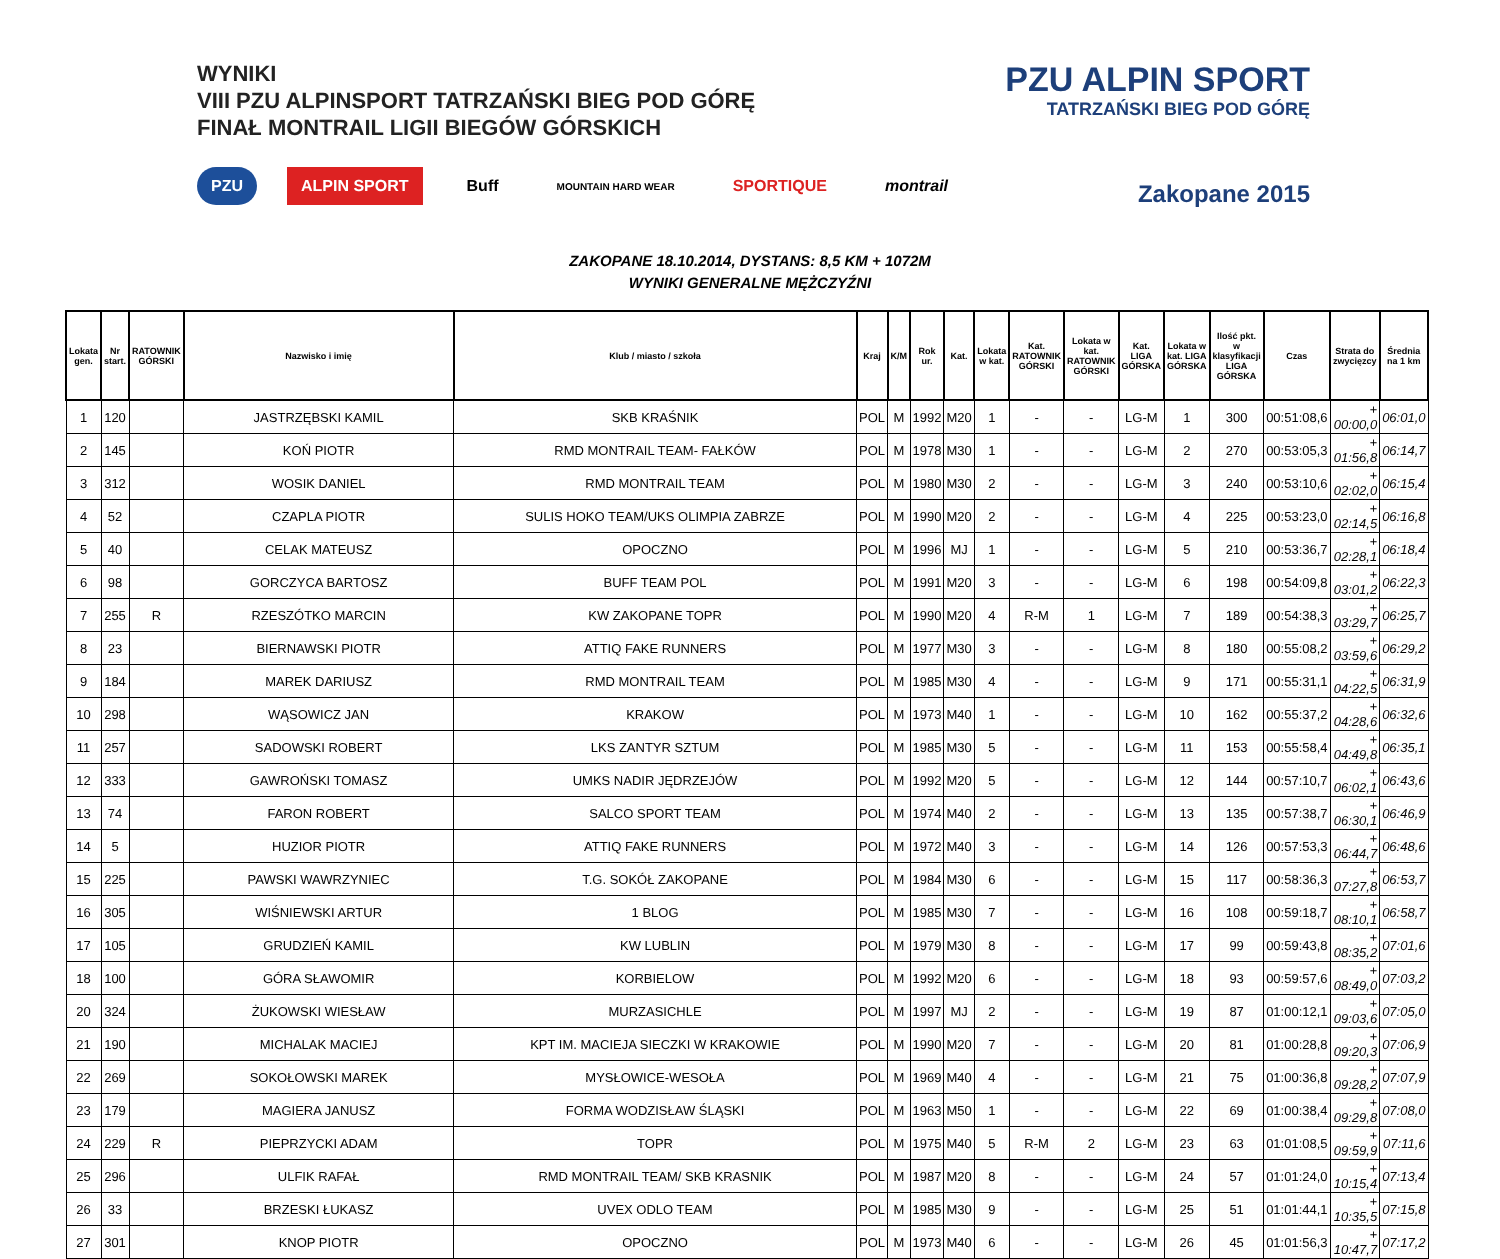WYNIKI
VIII PZU ALPINSPORT TATRZAŃSKI BIEG POD GÓRĘ
FINAŁ MONTRAIL LIGII BIEGÓW GÓRSKICH
PZU ALPIN SPORT Buff MOUNTAIN HARD WEAR SPORTIQUE montrail
PZU ALPIN SPORT
TATRZAŃSKI BIEG POD GÓRĘ
Zakopane 2015
ZAKOPANE 18.10.2014, DYSTANS: 8,5 KM + 1072M
WYNIKI GENERALNE MĘŻCZYŹNI
| Lokata gen. | Nr start. | RATOWNIK GÓRSKI | Nazwisko i imię | Klub / miasto / szkoła | Kraj | K/M | Rok ur. | Kat. | Lokata w kat. | Kat. RATOWNIK GÓRSKI | Lokata w kat. RATOWNIK GÓRSKI | Kat. LIGA GÓRSKA | Lokata w kat. LIGA GÓRSKA | Ilość pkt. w klasyfikacji LIGA GÓRSKA | Czas | Strata do zwycięzcy | Średnia na 1 km |
| --- | --- | --- | --- | --- | --- | --- | --- | --- | --- | --- | --- | --- | --- | --- | --- | --- | --- |
| 1 | 120 | | JASTRZĘBSKI KAMIL | SKB KRAŚNIK | POL | M | 1992 | M20 | 1 | - | - | LG-M | 1 | 300 | 00:51:08,6 | + 00:00,0 | 06:01,0 |
| 2 | 145 | | KOŃ PIOTR | RMD MONTRAIL TEAM- FAŁKÓW | POL | M | 1978 | M30 | 1 | - | - | LG-M | 2 | 270 | 00:53:05,3 | + 01:56,8 | 06:14,7 |
| 3 | 312 | | WOSIK DANIEL | RMD MONTRAIL TEAM | POL | M | 1980 | M30 | 2 | - | - | LG-M | 3 | 240 | 00:53:10,6 | + 02:02,0 | 06:15,4 |
| 4 | 52 | | CZAPLA PIOTR | SULIS HOKO TEAM/UKS OLIMPIA ZABRZE | POL | M | 1990 | M20 | 2 | - | - | LG-M | 4 | 225 | 00:53:23,0 | + 02:14,5 | 06:16,8 |
| 5 | 40 | | CELAK MATEUSZ | OPOCZNO | POL | M | 1996 | MJ | 1 | - | - | LG-M | 5 | 210 | 00:53:36,7 | + 02:28,1 | 06:18,4 |
| 6 | 98 | | GORCZYCA BARTOSZ | BUFF TEAM POL | POL | M | 1991 | M20 | 3 | - | - | LG-M | 6 | 198 | 00:54:09,8 | + 03:01,2 | 06:22,3 |
| 7 | 255 | R | RZESZÓTKO MARCIN | KW ZAKOPANE TOPR | POL | M | 1990 | M20 | 4 | R-M | 1 | LG-M | 7 | 189 | 00:54:38,3 | + 03:29,7 | 06:25,7 |
| 8 | 23 | | BIERNAWSKI PIOTR | ATTIQ FAKE RUNNERS | POL | M | 1977 | M30 | 3 | - | - | LG-M | 8 | 180 | 00:55:08,2 | + 03:59,6 | 06:29,2 |
| 9 | 184 | | MAREK DARIUSZ | RMD MONTRAIL TEAM | POL | M | 1985 | M30 | 4 | - | - | LG-M | 9 | 171 | 00:55:31,1 | + 04:22,5 | 06:31,9 |
| 10 | 298 | | WĄSOWICZ JAN | KRAKOW | POL | M | 1973 | M40 | 1 | - | - | LG-M | 10 | 162 | 00:55:37,2 | + 04:28,6 | 06:32,6 |
| 11 | 257 | | SADOWSKI ROBERT | LKS ZANTYR SZTUM | POL | M | 1985 | M30 | 5 | - | - | LG-M | 11 | 153 | 00:55:58,4 | + 04:49,8 | 06:35,1 |
| 12 | 333 | | GAWROŃSKI TOMASZ | UMKS NADIR JĘDRZEJÓW | POL | M | 1992 | M20 | 5 | - | - | LG-M | 12 | 144 | 00:57:10,7 | + 06:02,1 | 06:43,6 |
| 13 | 74 | | FARON ROBERT | SALCO SPORT TEAM | POL | M | 1974 | M40 | 2 | - | - | LG-M | 13 | 135 | 00:57:38,7 | + 06:30,1 | 06:46,9 |
| 14 | 5 | | HUZIOR PIOTR | ATTIQ FAKE RUNNERS | POL | M | 1972 | M40 | 3 | - | - | LG-M | 14 | 126 | 00:57:53,3 | + 06:44,7 | 06:48,6 |
| 15 | 225 | | PAWSKI WAWRZYNIEC | T.G. SOKÓŁ ZAKOPANE | POL | M | 1984 | M30 | 6 | - | - | LG-M | 15 | 117 | 00:58:36,3 | + 07:27,8 | 06:53,7 |
| 16 | 305 | | WIŚNIEWSKI ARTUR | 1 BLOG | POL | M | 1985 | M30 | 7 | - | - | LG-M | 16 | 108 | 00:59:18,7 | + 08:10,1 | 06:58,7 |
| 17 | 105 | | GRUDZIEŃ KAMIL | KW LUBLIN | POL | M | 1979 | M30 | 8 | - | - | LG-M | 17 | 99 | 00:59:43,8 | + 08:35,2 | 07:01,6 |
| 18 | 100 | | GÓRA SŁAWOMIR | KORBIELOW | POL | M | 1992 | M20 | 6 | - | - | LG-M | 18 | 93 | 00:59:57,6 | + 08:49,0 | 07:03,2 |
| 20 | 324 | | ŻUKOWSKI WIESŁAW | MURZASICHLE | POL | M | 1997 | MJ | 2 | - | - | LG-M | 19 | 87 | 01:00:12,1 | + 09:03,6 | 07:05,0 |
| 21 | 190 | | MICHALAK MACIEJ | KPT IM. MACIEJA SIECZKI W KRAKOWIE | POL | M | 1990 | M20 | 7 | - | - | LG-M | 20 | 81 | 01:00:28,8 | + 09:20,3 | 07:06,9 |
| 22 | 269 | | SOKOŁOWSKI MAREK | MYSŁOWICE-WESOŁA | POL | M | 1969 | M40 | 4 | - | - | LG-M | 21 | 75 | 01:00:36,8 | + 09:28,2 | 07:07,9 |
| 23 | 179 | | MAGIERA JANUSZ | FORMA WODZISŁAW ŚLĄSKI | POL | M | 1963 | M50 | 1 | - | - | LG-M | 22 | 69 | 01:00:38,4 | + 09:29,8 | 07:08,0 |
| 24 | 229 | R | PIEPRZYCKI ADAM | TOPR | POL | M | 1975 | M40 | 5 | R-M | 2 | LG-M | 23 | 63 | 01:01:08,5 | + 09:59,9 | 07:11,6 |
| 25 | 296 | | ULFIK RAFAŁ | RMD MONTRAIL TEAM/ SKB KRASNIK | POL | M | 1987 | M20 | 8 | - | - | LG-M | 24 | 57 | 01:01:24,0 | + 10:15,4 | 07:13,4 |
| 26 | 33 | | BRZESKI ŁUKASZ | UVEX ODLO TEAM | POL | M | 1985 | M30 | 9 | - | - | LG-M | 25 | 51 | 01:01:44,1 | + 10:35,5 | 07:15,8 |
| 27 | 301 | | KNOP PIOTR | OPOCZNO | POL | M | 1973 | M40 | 6 | - | - | LG-M | 26 | 45 | 01:01:56,3 | + 10:47,7 | 07:17,2 |